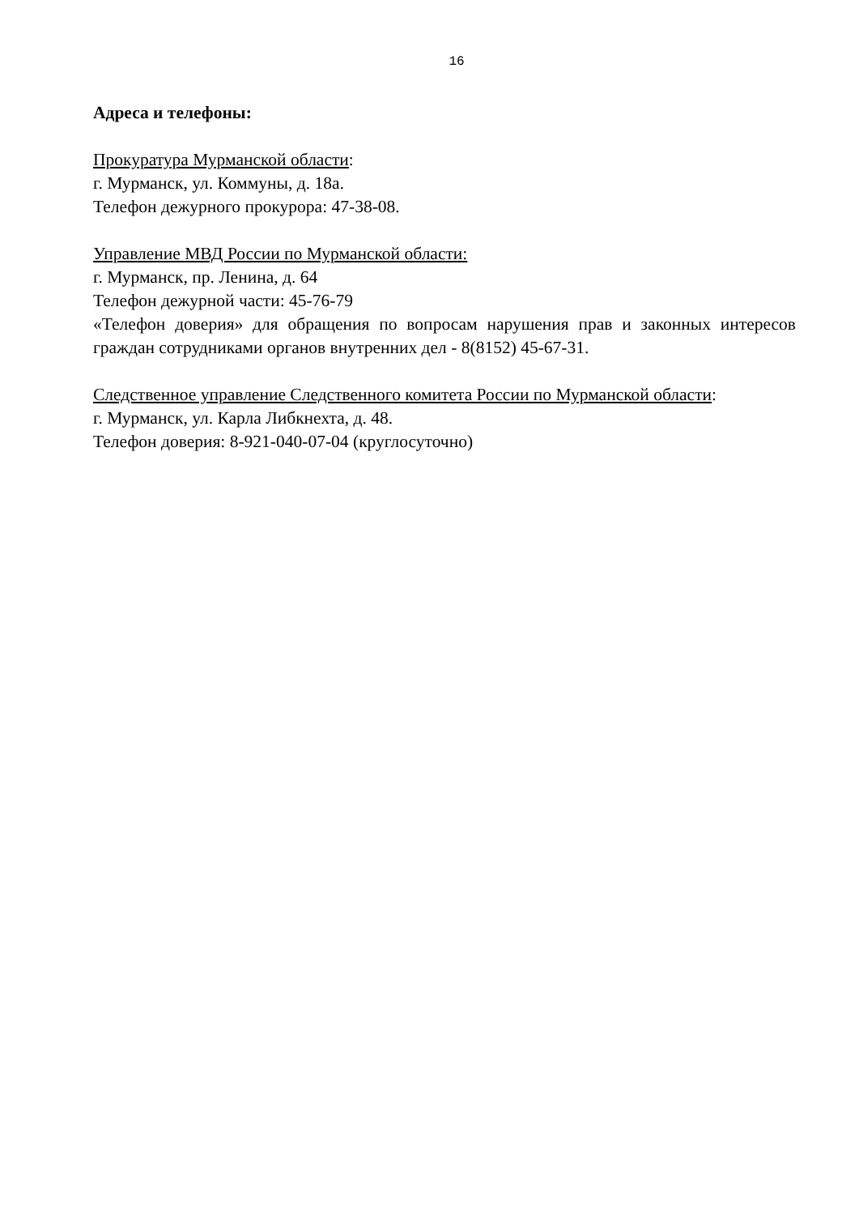16
Адреса и телефоны:
Прокуратура Мурманской области:
г. Мурманск, ул. Коммуны, д. 18а.
Телефон дежурного прокурора: 47-38-08.
Управление МВД России по Мурманской области:
г. Мурманск, пр. Ленина, д. 64
Телефон дежурной части: 45-76-79
«Телефон доверия» для обращения по вопросам нарушения прав и законных интересов граждан сотрудниками органов внутренних дел - 8(8152) 45-67-31.
Следственное управление Следственного комитета России по Мурманской области:
г. Мурманск, ул. Карла Либкнехта, д. 48.
Телефон доверия: 8-921-040-07-04 (круглосуточно)